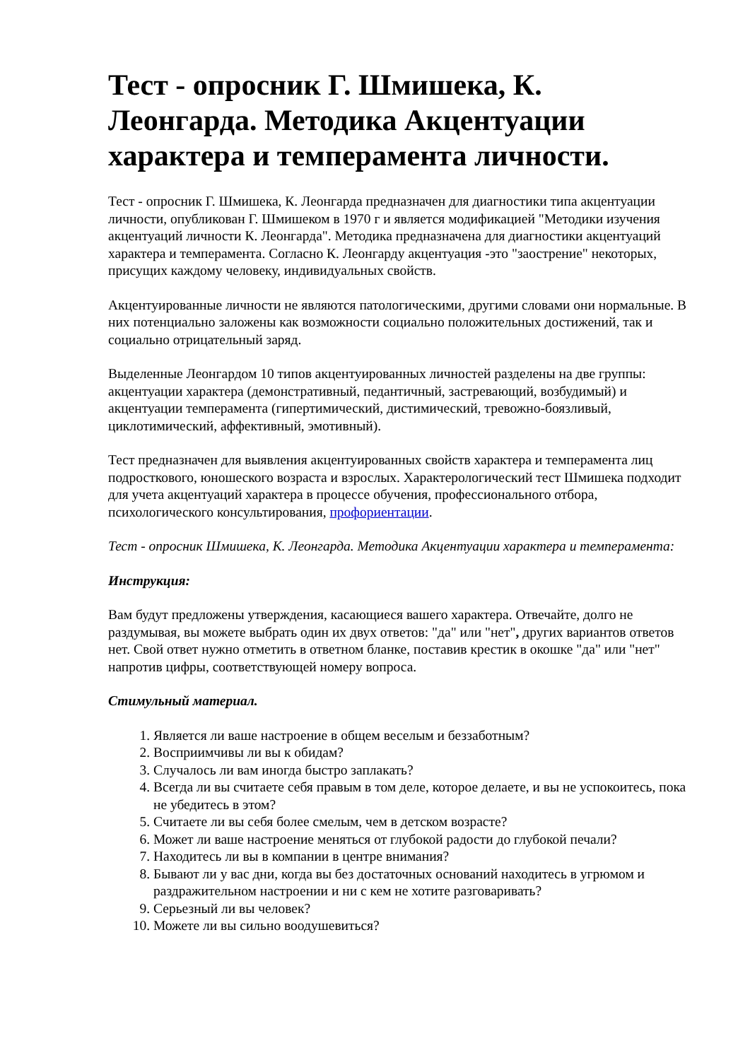Тест - опросник Г. Шмишека, К. Леонгарда. Методика Акцентуации характера и темперамента личности.
Тест - опросник Г. Шмишека, К. Леонгарда предназначен для диагностики типа акцентуации личности, опубликован Г. Шмишеком в 1970 г и является модификацией "Методики изучения акцентуаций личности К. Леонгарда". Методика предназначена для диагностики акцентуаций характера и темперамента. Согласно К. Леонгарду акцентуация -это "заострение" некоторых, присущих каждому человеку, индивидуальных свойств.
Акцентуированные личности не являются патологическими, другими словами они нормальные. В них потенциально заложены как возможности социально положительных достижений, так и социально отрицательный заряд.
Выделенные Леонгардом 10 типов акцентуированных личностей разделены на две группы: акцентуации характера (демонстративный, педантичный, застревающий, возбудимый) и акцентуации темперамента (гипертимический, дистимический, тревожно-боязливый, циклотимический, аффективный, эмотивный).
Тест предназначен для выявления акцентуированных свойств характера и темперамента лиц подросткового, юношеского возраста и взрослых. Характерологический тест Шмишека подходит для учета акцентуаций характера в процессе обучения, профессионального отбора, психологического консультирования, профориентации.
Тест - опросник Шмишека, К. Леонгарда. Методика Акцентуации характера и темперамента:
Инструкция:
Вам будут предложены утверждения, касающиеся вашего характера. Отвечайте, долго не раздумывая, вы можете выбрать один их двух ответов: "да" или "нет", других вариантов ответов нет. Свой ответ нужно отметить в ответном бланке, поставив крестик в окошке "да" или "нет" напротив цифры, соответствующей номеру вопроса.
Стимульный материал.
1. Является ли ваше настроение в общем веселым и беззаботным?
2. Восприимчивы ли вы к обидам?
3. Случалось ли вам иногда быстро заплакать?
4. Всегда ли вы считаете себя правым в том деле, которое делаете, и вы не успокоитесь, пока не убедитесь в этом?
5. Считаете ли вы себя более смелым, чем в детском возрасте?
6. Может ли ваше настроение меняться от глубокой радости до глубокой печали?
7. Находитесь ли вы в компании в центре внимания?
8. Бывают ли у вас дни, когда вы без достаточных оснований находитесь в угрюмом и раздражительном настроении и ни с кем не хотите разговаривать?
9. Серьезный ли вы человек?
10. Можете ли вы сильно воодушевиться?